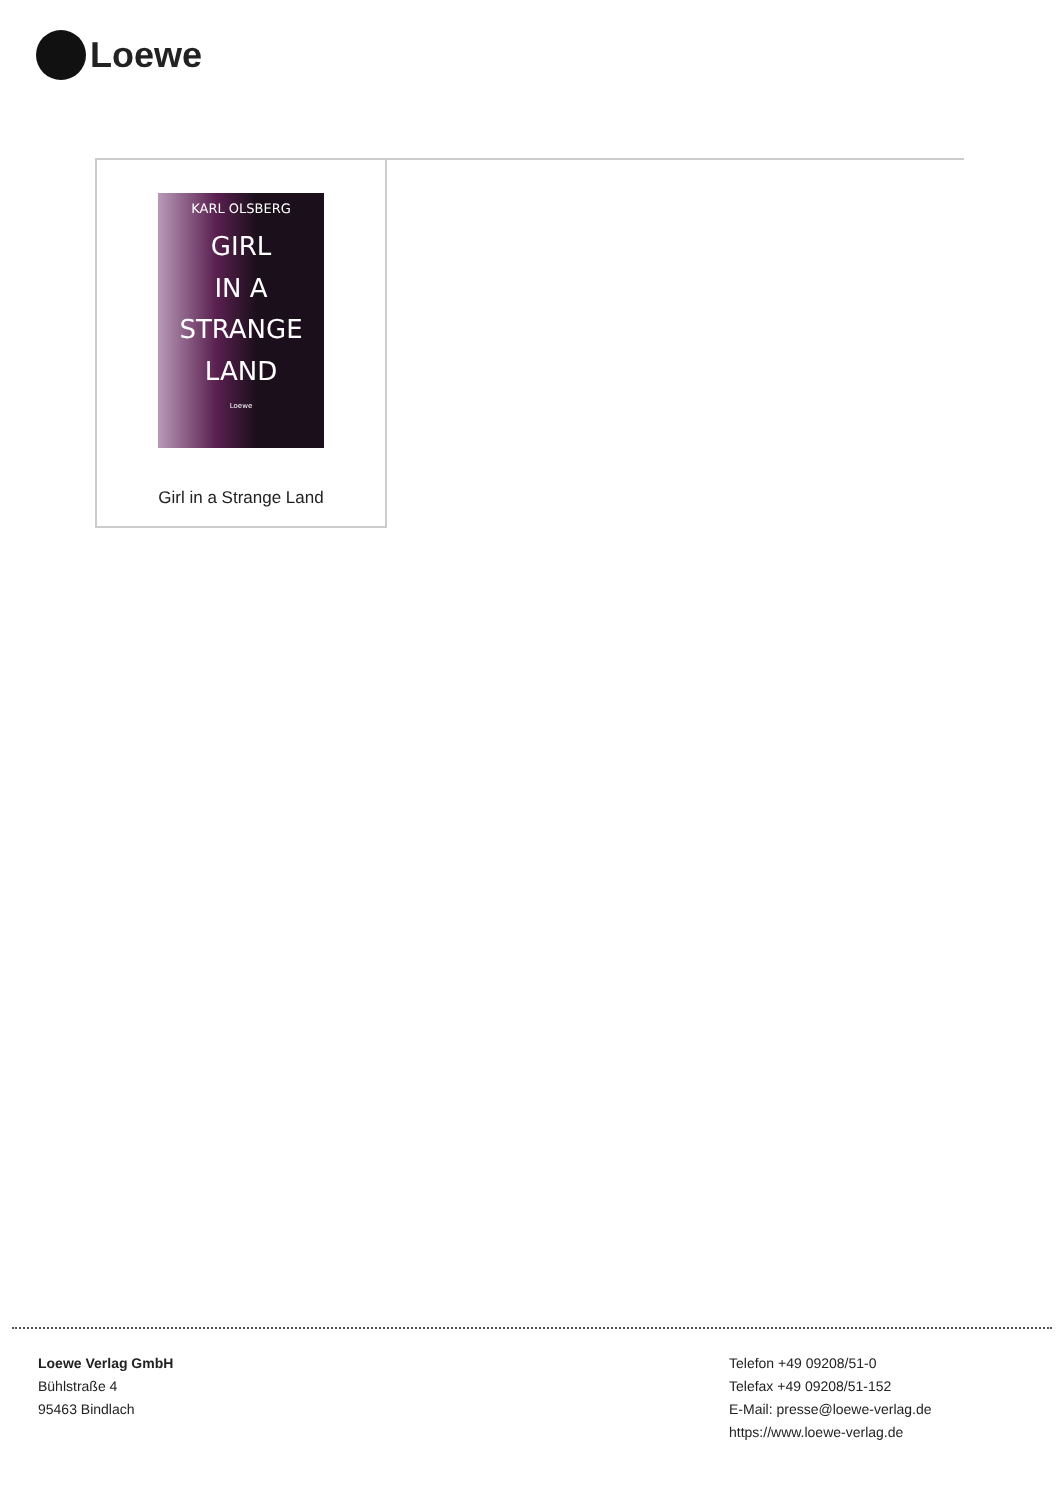Loewe
KARL OLSBERG
GIRL
IN A
STRANGE
LAND
Loewe
Girl in a Strange Land
Loewe Verlag GmbH
Bühlstraße 4
95463 Bindlach
Telefon +49 09208/51-0
Telefax +49 09208/51-152
E-Mail: presse@loewe-verlag.de
https://www.loewe-verlag.de